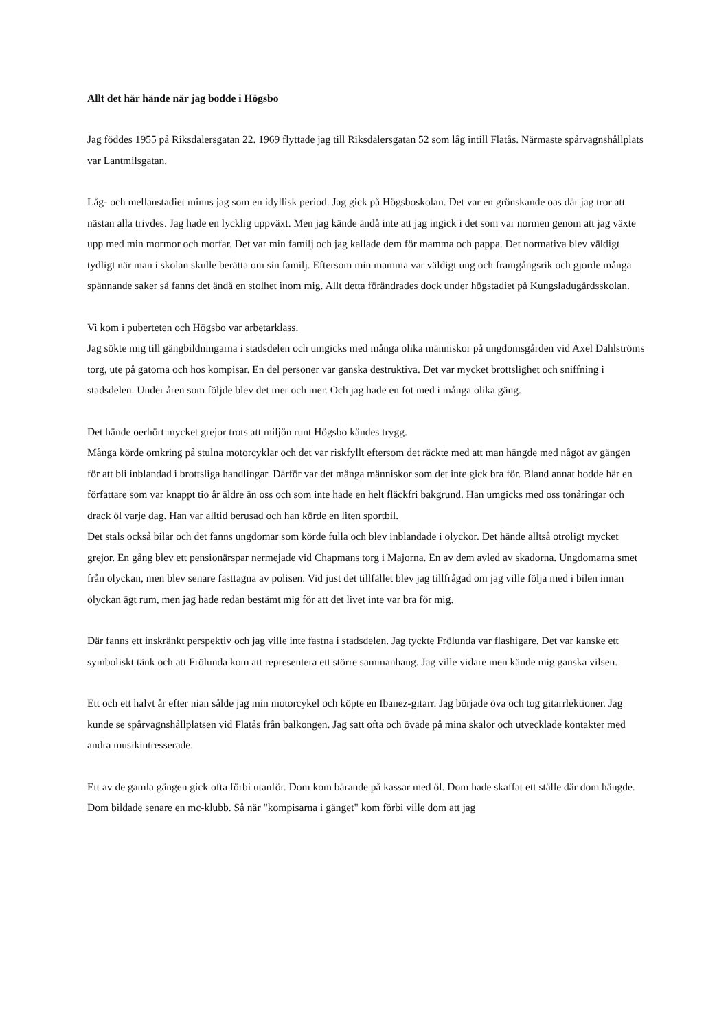Allt det här hände när jag bodde i Högsbo
Jag föddes 1955 på Riksdalersgatan 22. 1969 flyttade jag till Riksdalersgatan 52 som låg intill Flatås. Närmaste spårvagnshållplats var Lantmilsgatan.
Låg- och mellanstadiet minns jag som en idyllisk period. Jag gick på Högsboskolan. Det var en grönskande oas där jag tror att nästan alla trivdes. Jag hade en lycklig uppväxt. Men jag kände ändå inte att jag ingick i det som var normen genom att jag växte upp med min mormor och morfar. Det var min familj och jag kallade dem för mamma och pappa. Det normativa blev väldigt tydligt när man i skolan skulle berätta om sin familj. Eftersom min mamma var väldigt ung och framgångsrik och gjorde många spännande saker så fanns det ändå en stolhet inom mig. Allt detta förändrades dock under högstadiet på Kungsladugårdsskolan.
Vi kom i puberteten och Högsbo var arbetarklass.
Jag sökte mig till gängbildningarna i stadsdelen och umgicks med många olika människor på ungdomsgården vid Axel Dahlströms torg, ute på gatorna och hos kompisar. En del personer var ganska destruktiva. Det var mycket brottslighet och sniffning i stadsdelen. Under åren som följde blev det mer och mer. Och jag hade en fot med i många olika gäng.
Det hände oerhört mycket grejor trots att miljön runt Högsbo kändes trygg.
Många körde omkring på stulna motorcyklar och det var riskfyllt eftersom det räckte med att man hängde med något av gängen för att bli inblandad i brottsliga handlingar. Därför var det många människor som det inte gick bra för. Bland annat bodde här en författare som var knappt tio år äldre än oss och som inte hade en helt fläckfri bakgrund. Han umgicks med oss tonåringar och drack öl varje dag. Han var alltid berusad och han körde en liten sportbil.
Det stals också bilar och det fanns ungdomar som körde fulla och blev inblandade i olyckor. Det hände alltså otroligt mycket grejor. En gång blev ett pensionärspar nermejade vid Chapmans torg i Majorna. En av dem avled av skadorna. Ungdomarna smet från olyckan, men blev senare fasttagna av polisen. Vid just det tillfället blev jag tillfrågad om jag ville följa med i bilen innan olyckan ägt rum, men jag hade redan bestämt mig för att det livet inte var bra för mig.
Där fanns ett inskränkt perspektiv och jag ville inte fastna i stadsdelen. Jag tyckte Frölunda var flashigare. Det var kanske ett symboliskt tänk och att Frölunda kom att representera ett större sammanhang. Jag ville vidare men kände mig ganska vilsen.
Ett och ett halvt år efter nian sålde jag min motorcykel och köpte en Ibanez-gitarr. Jag började öva och tog gitarrlektioner. Jag kunde se spårvagnshållplatsen vid Flatås från balkongen. Jag satt ofta och övade på mina skalor och utvecklade kontakter med andra musikintresserade.
Ett av de gamla gängen gick ofta förbi utanför. Dom kom bärande på kassar med öl. Dom hade skaffat ett ställe där dom hängde. Dom bildade senare en mc-klubb. Så när "kompisarna i gänget" kom förbi ville dom att jag